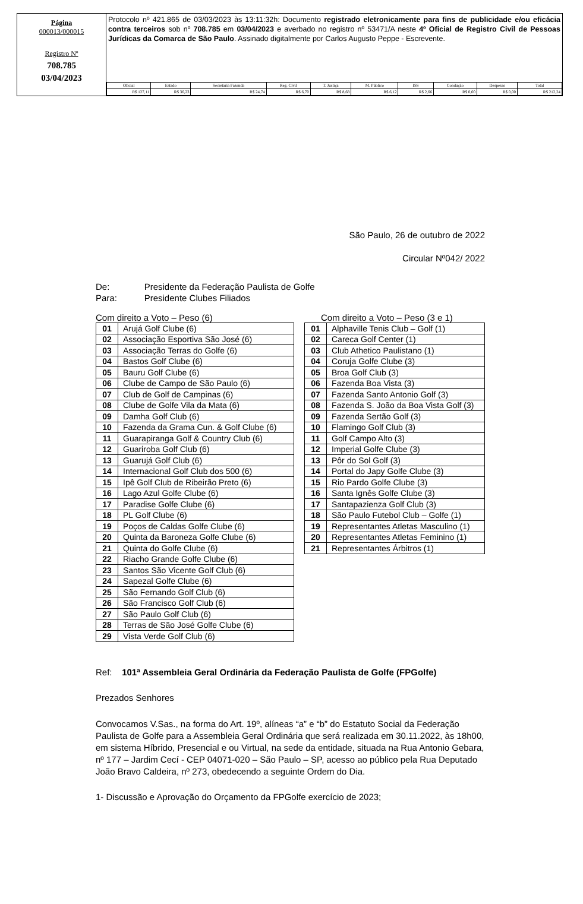Página
000013/000015
Registro Nº
708.785
03/04/2023
Protocolo nº 421.865 de 03/03/2023 às 13:11:32h: Documento registrado eletronicamente para fins de publicidade e/ou eficácia contra terceiros sob nº 708.785 em 03/04/2023 e averbado no registro nº 53471/A neste 4º Oficial de Registro Civil de Pessoas Jurídicas da Comarca de São Paulo. Assinado digitalmente por Carlos Augusto Peppe - Escrevente.
| Oficial | Estado | Secretaria Fazenda | Reg. Civil | T. Justiça | M. Público | ISS | Condução | Despesas | Total |
| --- | --- | --- | --- | --- | --- | --- | --- | --- | --- |
| R$ 127,11 | R$ 36,23 | R$ 24,74 | R$ 6,70 | R$ 8,68 | R$ 6,12 | R$ 2,66 | R$ 0,00 | R$ 0,00 | R$ 212,24 |
São Paulo, 26 de outubro de 2022
Circular Nº042/ 2022
De: Presidente da Federação Paulista de Golfe
Para: Presidente Clubes Filiados
Com direito a Voto – Peso (6)
| 01 | Arujá Golf Clube (6) |
| 02 | Associação Esportiva São José (6) |
| 03 | Associação Terras do Golfe (6) |
| 04 | Bastos Golf Clube (6) |
| 05 | Bauru Golf Clube (6) |
| 06 | Clube de Campo de São Paulo (6) |
| 07 | Club de Golf de Campinas (6) |
| 08 | Clube de Golfe Vila da Mata (6) |
| 09 | Damha Golf Club (6) |
| 10 | Fazenda da Grama Cun. & Golf Clube (6) |
| 11 | Guarapiranga Golf & Country Club (6) |
| 12 | Guariroba Golf Club (6) |
| 13 | Guarujá Golf Club (6) |
| 14 | Internacional Golf Club dos 500 (6) |
| 15 | Ipê Golf Club de Ribeirão Preto (6) |
| 16 | Lago Azul Golfe Clube (6) |
| 17 | Paradise Golfe Clube (6) |
| 18 | PL Golf Clube (6) |
| 19 | Poços de Caldas Golfe Clube (6) |
| 20 | Quinta da Baroneza Golfe Clube (6) |
| 21 | Quinta do Golfe Clube (6) |
| 22 | Riacho Grande Golfe Clube (6) |
| 23 | Santos São Vicente Golf Club (6) |
| 24 | Sapezal Golfe Clube (6) |
| 25 | São Fernando Golf Club (6) |
| 26 | São Francisco Golf Club (6) |
| 27 | São Paulo Golf Club (6) |
| 28 | Terras de São José Golfe Clube (6) |
| 29 | Vista Verde Golf Club (6) |
Com direito a Voto – Peso (3 e 1)
| 01 | Alphaville Tenis Club – Golf (1) |
| 02 | Careca Golf Center (1) |
| 03 | Club Athetico Paulistano (1) |
| 04 | Coruja Golfe Clube (3) |
| 05 | Broa Golf Club (3) |
| 06 | Fazenda Boa Vista (3) |
| 07 | Fazenda Santo Antonio Golf (3) |
| 08 | Fazenda S. João da Boa Vista Golf (3) |
| 09 | Fazenda Sertão Golf (3) |
| 10 | Flamingo Golf Club (3) |
| 11 | Golf Campo Alto (3) |
| 12 | Imperial Golfe Clube (3) |
| 13 | Pôr do Sol Golf (3) |
| 14 | Portal do Japy Golfe Clube (3) |
| 15 | Rio Pardo Golfe Clube (3) |
| 16 | Santa Ignês Golfe Clube (3) |
| 17 | Santapazienza Golf Club (3) |
| 18 | São Paulo Futebol Club – Golfe (1) |
| 19 | Representantes Atletas Masculino (1) |
| 20 | Representantes Atletas Feminino (1) |
| 21 | Representantes Árbitros (1) |
Ref: 101ª Assembleia Geral Ordinária da Federação Paulista de Golfe (FPGolfe)
Prezados Senhores
Convocamos V.Sas., na forma do Art. 19º, alíneas “a” e “b” do Estatuto Social da Federação Paulista de Golfe para a Assembleia Geral Ordinária que será realizada em 30.11.2022, às 18h00, em sistema Híbrido, Presencial e ou Virtual, na sede da entidade, situada na Rua Antonio Gebara, nº 177 – Jardim Cecí - CEP 04071-020 – São Paulo – SP, acesso ao público pela Rua Deputado João Bravo Caldeira, nº 273, obedecendo a seguinte Ordem do Dia.
1- Discussão e Aprovação do Orçamento da FPGolfe exercício de 2023;